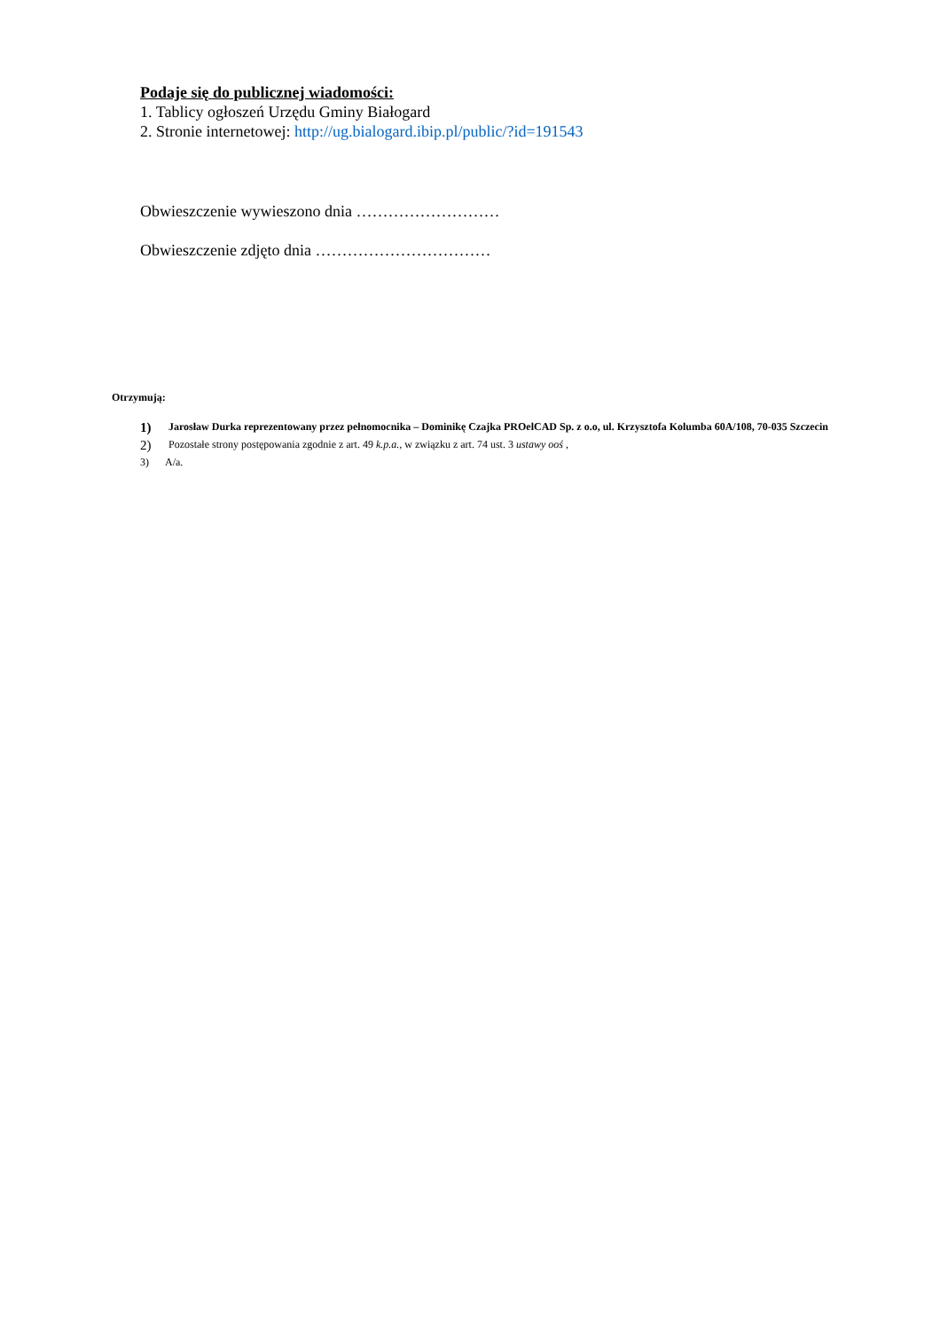Podaje się do publicznej wiadomości:
1. Tablicy ogłoszeń Urzędu Gminy Białogard
2. Stronie internetowej: http://ug.bialogard.ibip.pl/public/?id=191543
Obwieszczenie wywieszono dnia ………………………
Obwieszczenie zdjęto dnia ……………………………
Otrzymują:
1) Jarosław Durka reprezentowany przez pełnomocnika – Dominikę Czajka PROelCAD Sp. z o.o, ul. Krzysztofa Kolumba 60A/108, 70-035 Szczecin
2) Pozostałe strony postępowania zgodnie z art. 49 k.p.a., w związku z art. 74 ust. 3 ustawy ooś ,
3) A/a.